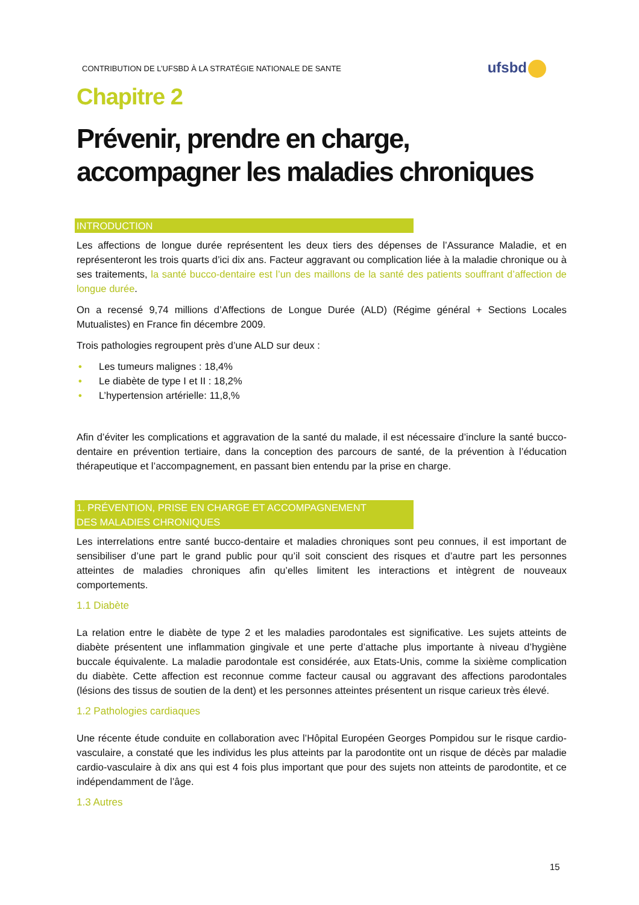CONTRIBUTION DE L’UFSBD À LA STRATÉGIE NATIONALE DE SANTE
ufsbd
Chapitre 2
Prévenir, prendre en charge,
accompagner les maladies chroniques
INTRODUCTION
Les affections de longue durée représentent les deux tiers des dépenses de l’Assurance Maladie, et en représenteront les trois quarts d’ici dix ans. Facteur aggravant ou complication liée à la maladie chronique ou à ses traitements, la santé bucco-dentaire est l’un des maillons de la santé des patients souffrant d’affection de longue durée.
On a recensé 9,74 millions d’Affections de Longue Durée (ALD) (Régime général + Sections Locales Mutualistes) en France fin décembre 2009.
Trois pathologies regroupent près d’une ALD sur deux :
• Les tumeurs malignes : 18,4%
• Le diabète de type I et II : 18,2%
• L’hypertension artérielle: 11,8,%
Afin d’éviter les complications et aggravation de la santé du malade, il est nécessaire d’inclure la santé bucco-dentaire en prévention tertiaire, dans la conception des parcours de santé, de la prévention à l’éducation thérapeutique et l’accompagnement, en passant bien entendu par la prise en charge.
1. PRÉVENTION, PRISE EN CHARGE ET ACCOMPAGNEMENT
DES MALADIES CHRONIQUES
Les interrelations entre santé bucco-dentaire et maladies chroniques sont peu connues, il est important de sensibiliser d’une part le grand public pour qu’il soit conscient des risques et d’autre part les personnes atteintes de maladies chroniques afin qu’elles limitent les interactions et intègrent de nouveaux comportements.
1.1 Diabète
La relation entre le diabète de type 2 et les maladies parodontales est significative. Les sujets atteints de diabète présentent une inflammation gingivale et une perte d’attache plus importante à niveau d’hygiène buccale équivalente. La maladie parodontale est considérée, aux Etats-Unis, comme la sixième complication du diabète. Cette affection est reconnue comme facteur causal ou aggravant des affections parodontales (lésions des tissus de soutien de la dent) et les personnes atteintes présentent un risque carieux très élevé.
1.2 Pathologies cardiaques
Une récente étude conduite en collaboration avec l’Hôpital Européen Georges Pompidou sur le risque cardio-vasculaire, a constaté que les individus les plus atteints par la parodontite ont un risque de décès par maladie cardio-vasculaire à dix ans qui est 4 fois plus important que pour des sujets non atteints de parodontite, et ce indépendamment de l’âge.
1.3 Autres
15